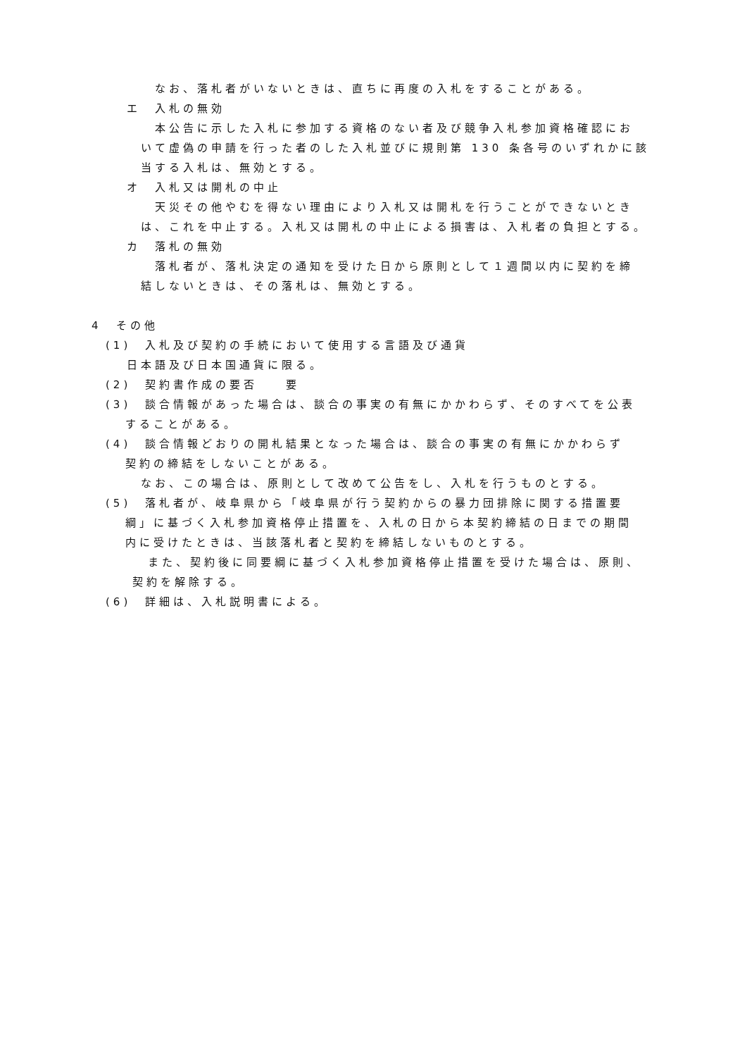なお、落札者がいないときは、直ちに再度の入札をすることがある。
エ　入札の無効
本公告に示した入札に参加する資格のない者及び競争入札参加資格確認にお
いて虚偽の申請を行った者のした入札並びに規則第 130 条各号のいずれかに該
当する入札は、無効とする。
オ　入札又は開札の中止
天災その他やむを得ない理由により入札又は開札を行うことができないとき
は、これを中止する。入札又は開札の中止による損害は、入札者の負担とする。
カ　落札の無効
落札者が、落札決定の通知を受けた日から原則として１週間以内に契約を締
結しないときは、その落札は、無効とする。
4　その他
(1)　入札及び契約の手続において使用する言語及び通貨
日本語及び日本国通貨に限る。
(2)　契約書作成の要否　　要
(3)　談合情報があった場合は、談合の事実の有無にかかわらず、そのすべてを公表
することがある。
(4)　談合情報どおりの開札結果となった場合は、談合の事実の有無にかかわらず
契約の締結をしないことがある。
なお、この場合は、原則として改めて公告をし、入札を行うものとする。
(5)　落札者が、岐阜県から「岐阜県が行う契約からの暴力団排除に関する措置要
綱」に基づく入札参加資格停止措置を、入札の日から本契約締結の日までの期間
内に受けたときは、当該落札者と契約を締結しないものとする。
また、契約後に同要綱に基づく入札参加資格停止措置を受けた場合は、原則、
契約を解除する。
(6)　詳細は、入札説明書による。